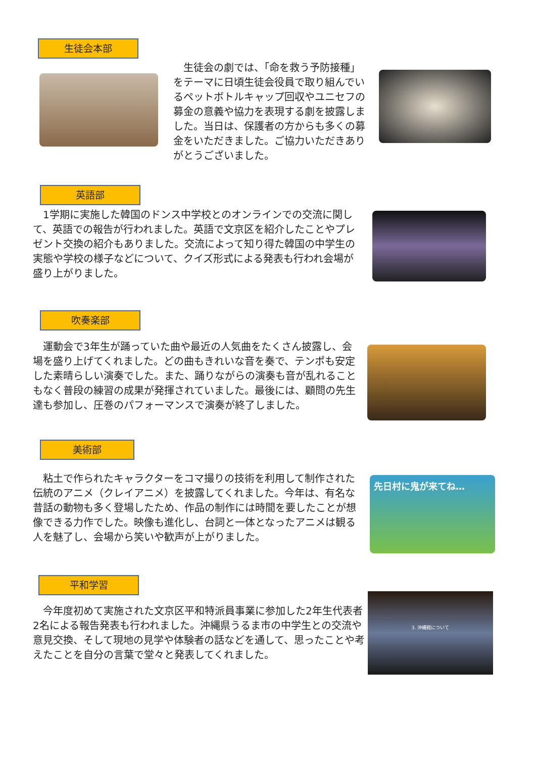生徒会本部
　生徒会の劇では、「命を救う予防接種」をテーマに日頃生徒会役員で取り組んでいるペットボトルキャップ回収やユニセフの募金の意義や協力を表現する劇を披露しました。当日は、保護者の方からも多くの募金をいただきました。ご協力いただきありがとうございました。
英語部
　1学期に実施した韓国のドンス中学校とのオンラインでの交流に関して、英語での報告が行われました。英語で文京区を紹介したことやプレゼント交換の紹介もありました。交流によって知り得た韓国の中学生の実態や学校の様子などについて、クイズ形式による発表も行われ会場が盛り上がりました。
吹奏楽部
　運動会で3年生が踊っていた曲や最近の人気曲をたくさん披露し、会場を盛り上げてくれました。どの曲もきれいな音を奏で、テンポも安定した素晴らしい演奏でした。また、踊りながらの演奏も音が乱れることもなく普段の練習の成果が発揮されていました。最後には、顧問の先生達も参加し、圧巻のパフォーマンスで演奏が終了しました。
美術部
　粘土で作られたキャラクターをコマ撮りの技術を利用して制作された伝統のアニメ（クレイアニメ）を披露してくれました。今年は、有名な昔話の動物も多く登場したため、作品の制作には時間を要したことが想像できる力作でした。映像も進化し、台詞と一体となったアニメは観る人を魅了し、会場から笑いや歓声が上がりました。
先日村に鬼が来てね…
平和学習
　今年度初めて実施された文京区平和特派員事業に参加した2年生代表者2名による報告発表も行われました。沖縄県うるま市の中学生との交流や意見交換、そして現地の見学や体験者の話などを通して、思ったことや考えたことを自分の言葉で堂々と発表してくれました。
3. 沖縄戦について